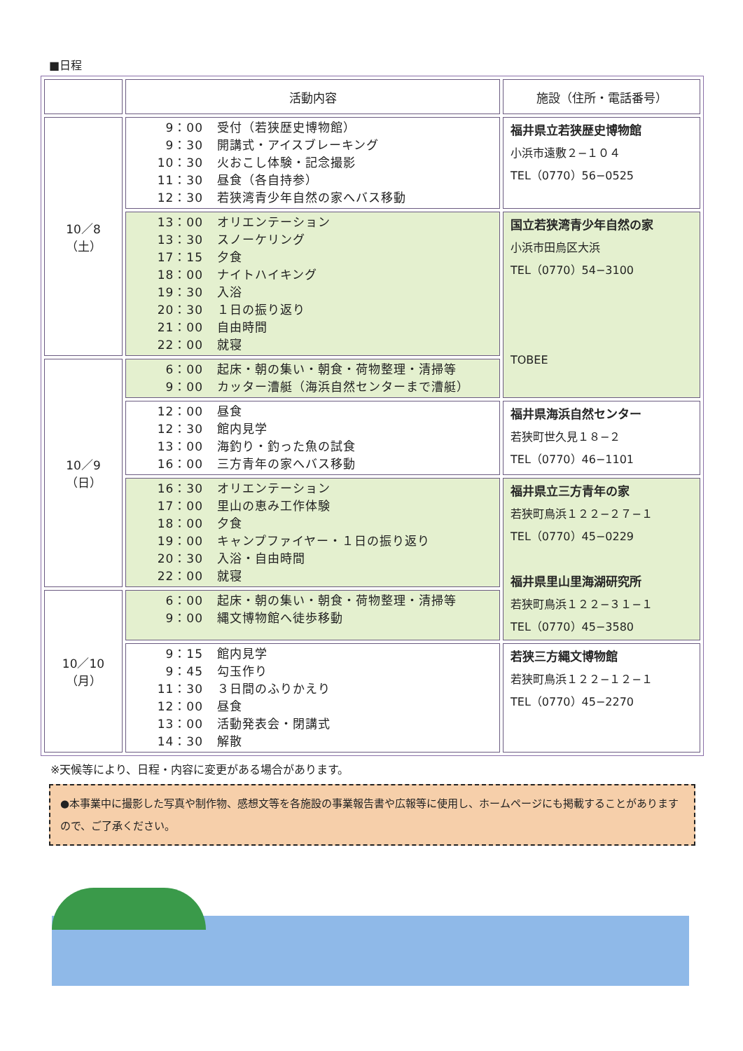■日程
| | 活動内容 | 施設（住所・電話番号） |
| --- | --- | --- |
| 10／8 （土） | 9：00 受付（若狭歴史博物館） 9：30 開講式・アイスブレーキング 10：30 火おこし体験・記念撮影 11：30 昼食（各自持参） 12：30 若狭湾青少年自然の家へバス移動 | 福井県立若狭歴史博物館 小浜市遠敷２−１０４ TEL（0770）56−0525 |
| | 13：00 オリエンテーション 13：30 スノーケリング 17：15 夕食 18：00 ナイトハイキング 19：30 入浴 20：30 １日の振り返り 21：00 自由時間 22：00 就寝 | 国立若狭湾青少年自然の家 小浜市田烏区大浜 TEL（0770）54−3100 TOBEE |
| 10／9 （日） | 6：00 起床・朝の集い・朝食・荷物整理・清掃等 9：00 カッター漕艇（海浜自然センターまで漕艇） | |
| | 12：00 昼食 12：30 館内見学 13：00 海釣り・釣った魚の試食 16：00 三方青年の家へバス移動 | 福井県海浜自然センター 若狭町世久見１８−２ TEL（0770）46−1101 |
| | 16：30 オリエンテーション 17：00 里山の恵み工作体験 18：00 夕食 19：00 キャンプファイヤー・１日の振り返り 20：30 入浴・自由時間 22：00 就寝 | 福井県立三方青年の家 若狭町鳥浜１２２−２７−１ TEL（0770）45−0229 福井県里山里海湖研究所 若狭町鳥浜１２２−３１−１ TEL（0770）45−3580 |
| 10／10 （月） | 6：00 起床・朝の集い・朝食・荷物整理・清掃等 9：00 縄文博物館へ徒歩移動 | |
| | 9：15 館内見学 9：45 勾玉作り 11：30 ３日間のふりかえり 12：00 昼食 13：00 活動発表会・閉講式 14：30 解散 | 若狭三方縄文博物館 若狭町鳥浜１２２−１２−１ TEL（0770）45−2270 |
※天候等により、日程・内容に変更がある場合があります。
●本事業中に撮影した写真や制作物、感想文等を各施設の事業報告書や広報等に使用し、ホームページにも掲載することがありますので、ご了承ください。